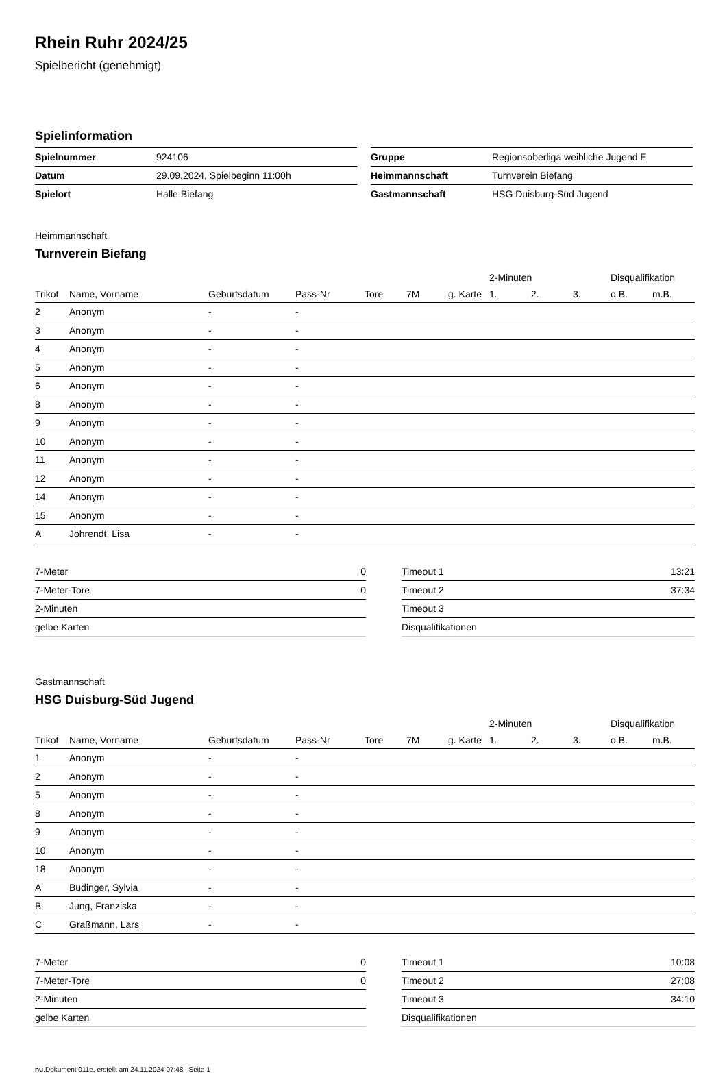Rhein Ruhr 2024/25
Spielbericht (genehmigt)
Spielinformation
| Spielnummer | 924106 |
| Datum | 29.09.2024, Spielbeginn 11:00h |
| Spielort | Halle Biefang |
| Gruppe | Regionsoberliga weibliche Jugend E |
| Heimmannschaft | Turnverein Biefang |
| Gastmannschaft | HSG Duisburg-Süd Jugend |
Heimmannschaft
Turnverein Biefang
| | | | | | | | 2-Minuten | | | Disqualifikation | |
| --- | --- | --- | --- | --- | --- | --- | --- | --- | --- | --- | --- |
| Trikot | Name, Vorname | Geburtsdatum | Pass-Nr | Tore | 7M | g. Karte | 1. | 2. | 3. | o.B. | m.B. |
| 2 | Anonym | - | - | | | | | | | | |
| 3 | Anonym | - | - | | | | | | | | |
| 4 | Anonym | - | - | | | | | | | | |
| 5 | Anonym | - | - | | | | | | | | |
| 6 | Anonym | - | - | | | | | | | | |
| 8 | Anonym | - | - | | | | | | | | |
| 9 | Anonym | - | - | | | | | | | | |
| 10 | Anonym | - | - | | | | | | | | |
| 11 | Anonym | - | - | | | | | | | | |
| 12 | Anonym | - | - | | | | | | | | |
| 14 | Anonym | - | - | | | | | | | | |
| 15 | Anonym | - | - | | | | | | | | |
| A | Johrendt, Lisa | - | - | | | | | | | | |
| 7-Meter | 0 |
| 7-Meter-Tore | 0 |
| 2-Minuten | |
| gelbe Karten | |
| Timeout 1 | 13:21 |
| Timeout 2 | 37:34 |
| Timeout 3 | |
| Disqualifikationen | |
Gastmannschaft
HSG Duisburg-Süd Jugend
| | | | | | | | 2-Minuten | | | Disqualifikation | |
| --- | --- | --- | --- | --- | --- | --- | --- | --- | --- | --- | --- |
| Trikot | Name, Vorname | Geburtsdatum | Pass-Nr | Tore | 7M | g. Karte | 1. | 2. | 3. | o.B. | m.B. |
| 1 | Anonym | - | - | | | | | | | | |
| 2 | Anonym | - | - | | | | | | | | |
| 5 | Anonym | - | - | | | | | | | | |
| 8 | Anonym | - | - | | | | | | | | |
| 9 | Anonym | - | - | | | | | | | | |
| 10 | Anonym | - | - | | | | | | | | |
| 18 | Anonym | - | - | | | | | | | | |
| A | Budinger, Sylvia | - | - | | | | | | | | |
| B | Jung, Franziska | - | - | | | | | | | | |
| C | Graßmann, Lars | - | - | | | | | | | | |
| 7-Meter | 0 |
| 7-Meter-Tore | 0 |
| 2-Minuten | |
| gelbe Karten | |
| Timeout 1 | 10:08 |
| Timeout 2 | 27:08 |
| Timeout 3 | 34:10 |
| Disqualifikationen | |
nu.Dokument 011e, erstellt am 24.11.2024 07:48 | Seite 1